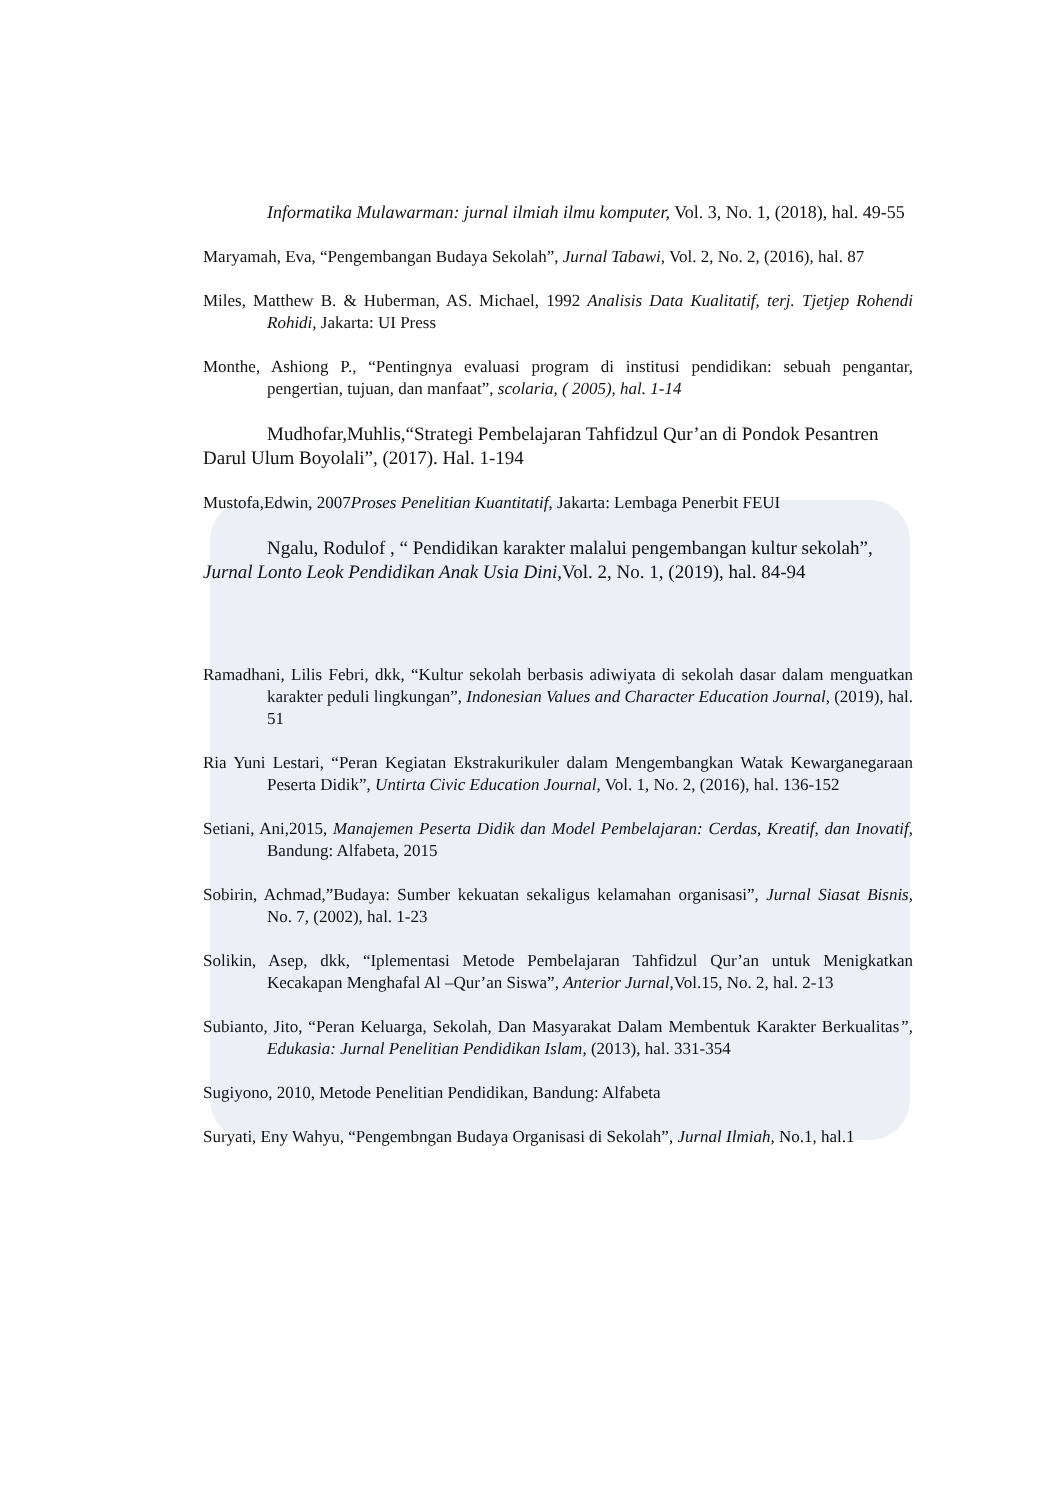Informatika Mulawarman: jurnal ilmiah ilmu komputer, Vol. 3, No. 1, (2018), hal. 49-55
Maryamah, Eva, “Pengembangan Budaya Sekolah”, Jurnal Tabawi, Vol. 2, No. 2, (2016), hal. 87
Miles, Matthew B. & Huberman, AS. Michael, 1992 Analisis Data Kualitatif, terj. Tjetjep Rohendi Rohidi, Jakarta: UI Press
Monthe, Ashiong P., “Pentingnya evaluasi program di institusi pendidikan: sebuah pengantar, pengertian, tujuan, dan manfaat”, scolaria, ( 2005), hal. 1-14
Mudhofar,Muhlis,“Strategi Pembelajaran Tahfidzul Qur’an di Pondok Pesantren Darul Ulum Boyolali”, (2017). Hal. 1-194
Mustofa,Edwin, 2007Proses Penelitian Kuantitatif, Jakarta: Lembaga Penerbit FEUI
Ngalu, Rodulof , “ Pendidikan karakter malalui pengembangan kultur sekolah”, Jurnal Lonto Leok Pendidikan Anak Usia Dini, Vol. 2, No. 1, (2019), hal. 84-94
Ramadhani, Lilis Febri, dkk, “Kultur sekolah berbasis adiwiyata di sekolah dasar dalam menguatkan karakter peduli lingkungan”, Indonesian Values and Character Education Journal, (2019), hal. 51
Ria Yuni Lestari, “Peran Kegiatan Ekstrakurikuler dalam Mengembangkan Watak Kewarganegaraan Peserta Didik”, Untirta Civic Education Journal, Vol. 1, No. 2, (2016), hal. 136-152
Setiani, Ani,2015, Manajemen Peserta Didik dan Model Pembelajaran: Cerdas, Kreatif, dan Inovatif, Bandung: Alfabeta, 2015
Sobirin, Achmad,”Budaya: Sumber kekuatan sekaligus kelamahan organisasi”, Jurnal Siasat Bisnis, No. 7, (2002), hal. 1-23
Solikin, Asep, dkk, “Iplementasi Metode Pembelajaran Tahfidzul Qur’an untuk Menigkatkan Kecakapan Menghafal Al –Qur’an Siswa”, Anterior Jurnal, Vol.15, No. 2, hal. 2-13
Subianto, Jito, “Peran Keluarga, Sekolah, Dan Masyarakat Dalam Membentuk Karakter Berkualitas”, Edukasia: Jurnal Penelitian Pendidikan Islam, (2013), hal. 331-354
Sugiyono, 2010, Metode Penelitian Pendidikan, Bandung: Alfabeta
Suryati, Eny Wahyu, “Pengembngan Budaya Organisasi di Sekolah”, Jurnal Ilmiah, No.1, hal.1